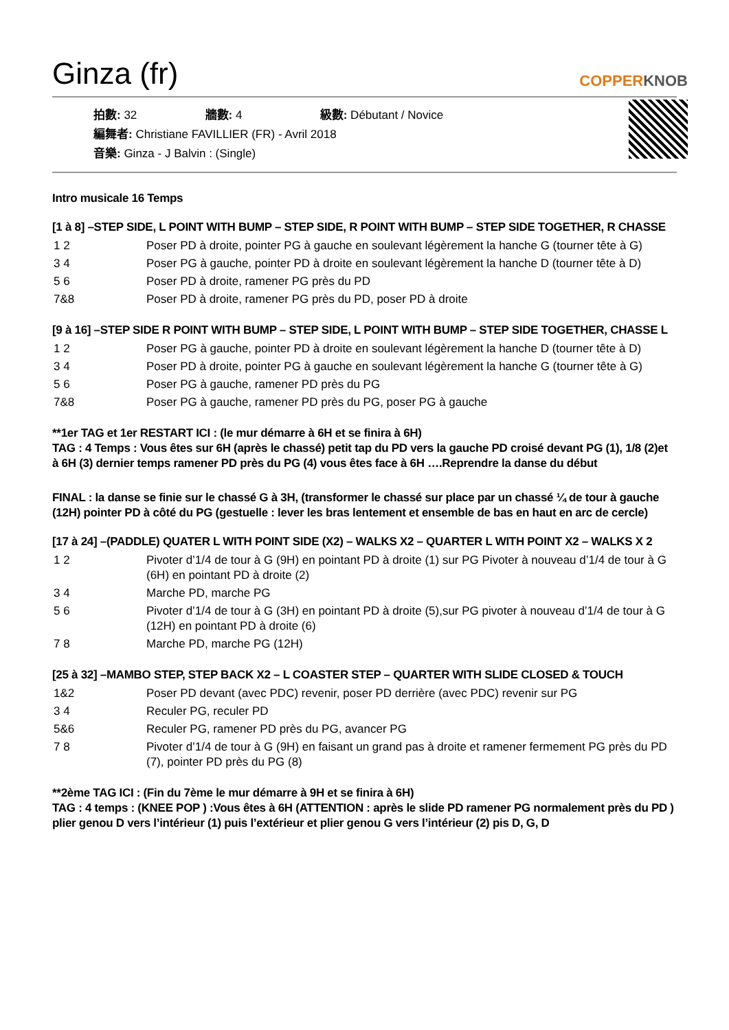Ginza (fr)
COPPERKNOB
拍數: 32 牆數: 4 級數: Débutant / Novice
編舞者: Christiane FAVILLIER (FR) - Avril 2018
音樂: Ginza - J Balvin : (Single)
Intro musicale 16 Temps
[1 à 8] –STEP SIDE, L POINT WITH BUMP – STEP SIDE, R POINT WITH BUMP – STEP SIDE TOGETHER, R CHASSE
| 1 2 | Poser PD à droite, pointer PG à gauche en soulevant légèrement la hanche G (tourner tête à G) |
| 3 4 | Poser PG à gauche, pointer PD à droite en soulevant légèrement la hanche D (tourner tête à D) |
| 5 6 | Poser PD à droite, ramener PG près du PD |
| 7&8 | Poser PD à droite, ramener PG près du PD, poser PD à droite |
[9 à 16] –STEP SIDE R POINT WITH BUMP – STEP SIDE, L POINT WITH BUMP – STEP SIDE TOGETHER, CHASSE L
| 1 2 | Poser PG à gauche, pointer PD à droite en soulevant légèrement la hanche D (tourner tête à D) |
| 3 4 | Poser PD à droite, pointer PG à gauche en soulevant légèrement la hanche G (tourner tête à G) |
| 5 6 | Poser PG à gauche, ramener PD près du PG |
| 7&8 | Poser PG à gauche, ramener PD près du PG, poser PG à gauche |
**1er TAG et 1er RESTART ICI : (le mur démarre à 6H et se finira à 6H)
TAG : 4 Temps : Vous êtes sur 6H (après le chassé) petit tap du PD vers la gauche PD croisé devant PG (1), 1/8 (2)et à 6H (3) dernier temps ramener PD près du PG (4) vous êtes face à 6H ….Reprendre la danse du début
FINAL : la danse se finie sur le chassé G à 3H, (transformer le chassé sur place par un chassé ¼ de tour à gauche (12H) pointer PD à côté du PG (gestuelle : lever les bras lentement et ensemble de bas en haut en arc de cercle)
[17 à 24] –(PADDLE) QUATER L WITH POINT SIDE (X2) – WALKS X2 – QUARTER L WITH POINT X2 – WALKS X 2
| 1 2 | Pivoter d’1/4 de tour à G (9H) en pointant PD à droite (1) sur PG Pivoter à nouveau d’1/4 de tour à G (6H) en pointant PD à droite (2) |
| 3 4 | Marche PD, marche PG |
| 5 6 | Pivoter d’1/4 de tour à G (3H) en pointant PD à droite (5),sur PG pivoter à nouveau d’1/4 de tour à G (12H) en pointant PD à droite (6) |
| 7 8 | Marche PD, marche PG (12H) |
[25 à 32] –MAMBO STEP, STEP BACK X2 – L COASTER STEP – QUARTER WITH SLIDE CLOSED & TOUCH
| 1&2 | Poser PD devant (avec PDC) revenir, poser PD derrière (avec PDC) revenir sur PG |
| 3 4 | Reculer PG, reculer PD |
| 5&6 | Reculer PG, ramener PD près du PG, avancer PG |
| 7 8 | Pivoter d’1/4 de tour à G (9H) en faisant un grand pas à droite et ramener fermement PG près du PD (7), pointer PD près du PG (8) |
**2ème TAG ICI : (Fin du 7ème le mur démarre à 9H et se finira à 6H)
TAG : 4 temps : (KNEE POP ) :Vous êtes à 6H (ATTENTION : après le slide PD ramener PG normalement près du PD ) plier genou D vers l’intérieur (1) puis l’extérieur et plier genou G vers l’intérieur (2) pis D, G, D